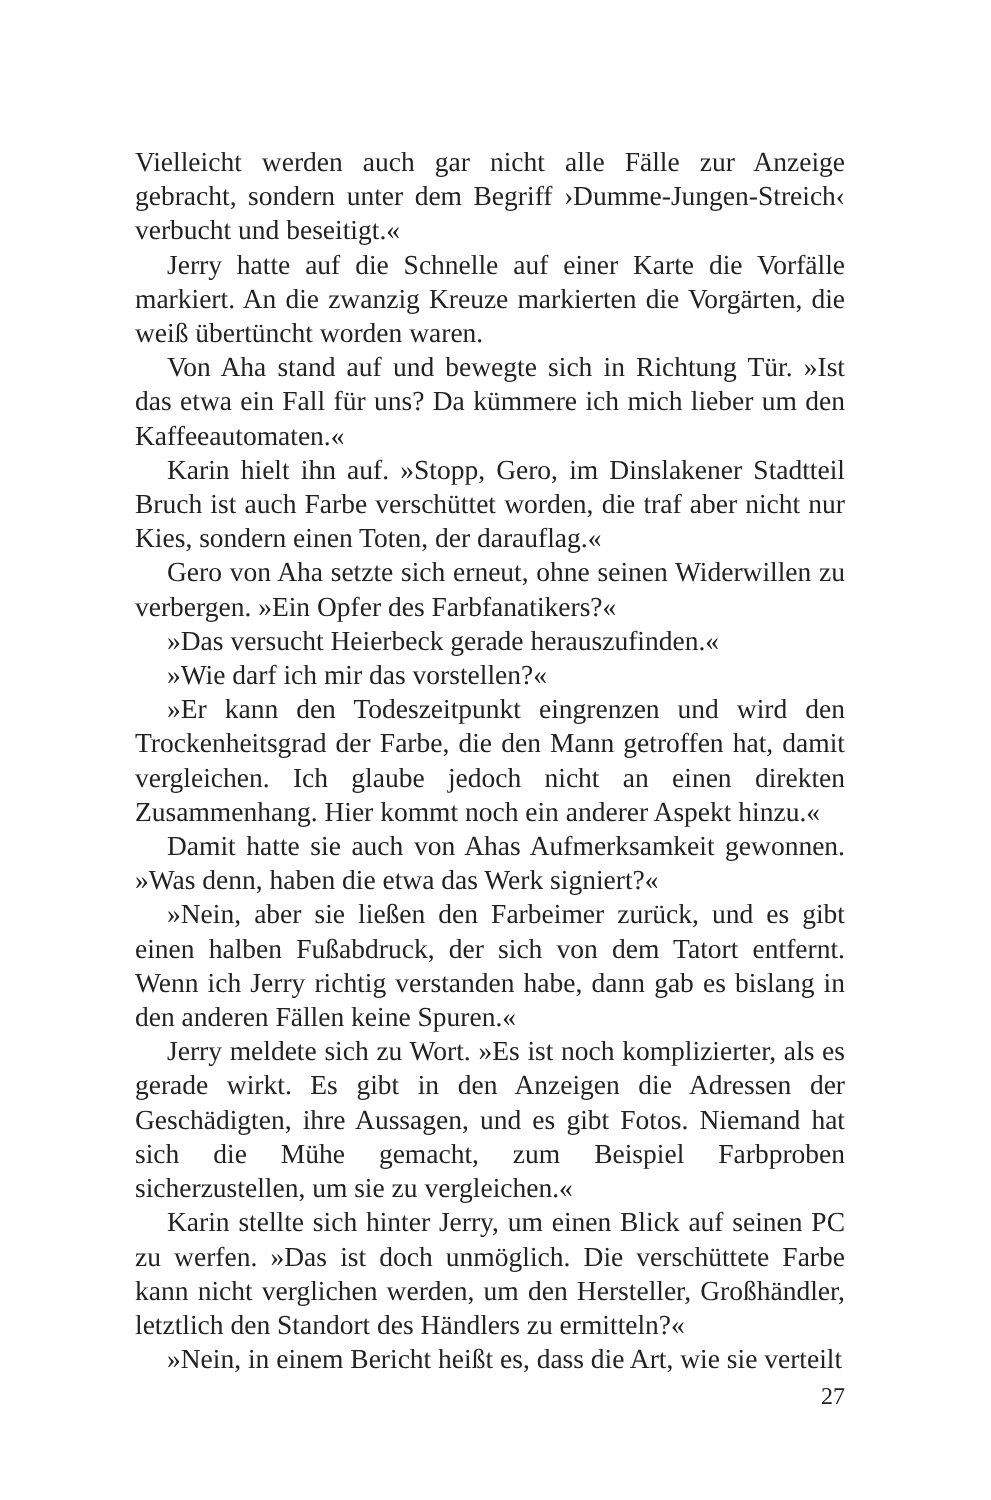Vielleicht werden auch gar nicht alle Fälle zur Anzeige gebracht, sondern unter dem Begriff ›Dumme-Jungen-Streich‹ verbucht und beseitigt.«
Jerry hatte auf die Schnelle auf einer Karte die Vorfälle markiert. An die zwanzig Kreuze markierten die Vorgärten, die weiß übertüncht worden waren.
Von Aha stand auf und bewegte sich in Richtung Tür. »Ist das etwa ein Fall für uns? Da kümmere ich mich lieber um den Kaffeeautomaten.«
Karin hielt ihn auf. »Stopp, Gero, im Dinslakener Stadtteil Bruch ist auch Farbe verschüttet worden, die traf aber nicht nur Kies, sondern einen Toten, der darauflag.«
Gero von Aha setzte sich erneut, ohne seinen Widerwillen zu verbergen. »Ein Opfer des Farbfanatikers?«
»Das versucht Heierbeck gerade herauszufinden.«
»Wie darf ich mir das vorstellen?«
»Er kann den Todeszeitpunkt eingrenzen und wird den Trockenheitsgrad der Farbe, die den Mann getroffen hat, damit vergleichen. Ich glaube jedoch nicht an einen direkten Zusammenhang. Hier kommt noch ein anderer Aspekt hinzu.«
Damit hatte sie auch von Ahas Aufmerksamkeit gewonnen. »Was denn, haben die etwa das Werk signiert?«
»Nein, aber sie ließen den Farbeimer zurück, und es gibt einen halben Fußabdruck, der sich von dem Tatort entfernt. Wenn ich Jerry richtig verstanden habe, dann gab es bislang in den anderen Fällen keine Spuren.«
Jerry meldete sich zu Wort. »Es ist noch komplizierter, als es gerade wirkt. Es gibt in den Anzeigen die Adressen der Geschädigten, ihre Aussagen, und es gibt Fotos. Niemand hat sich die Mühe gemacht, zum Beispiel Farbproben sicherzustellen, um sie zu vergleichen.«
Karin stellte sich hinter Jerry, um einen Blick auf seinen PC zu werfen. »Das ist doch unmöglich. Die verschüttete Farbe kann nicht verglichen werden, um den Hersteller, Großhändler, letztlich den Standort des Händlers zu ermitteln?«
»Nein, in einem Bericht heißt es, dass die Art, wie sie verteilt
27